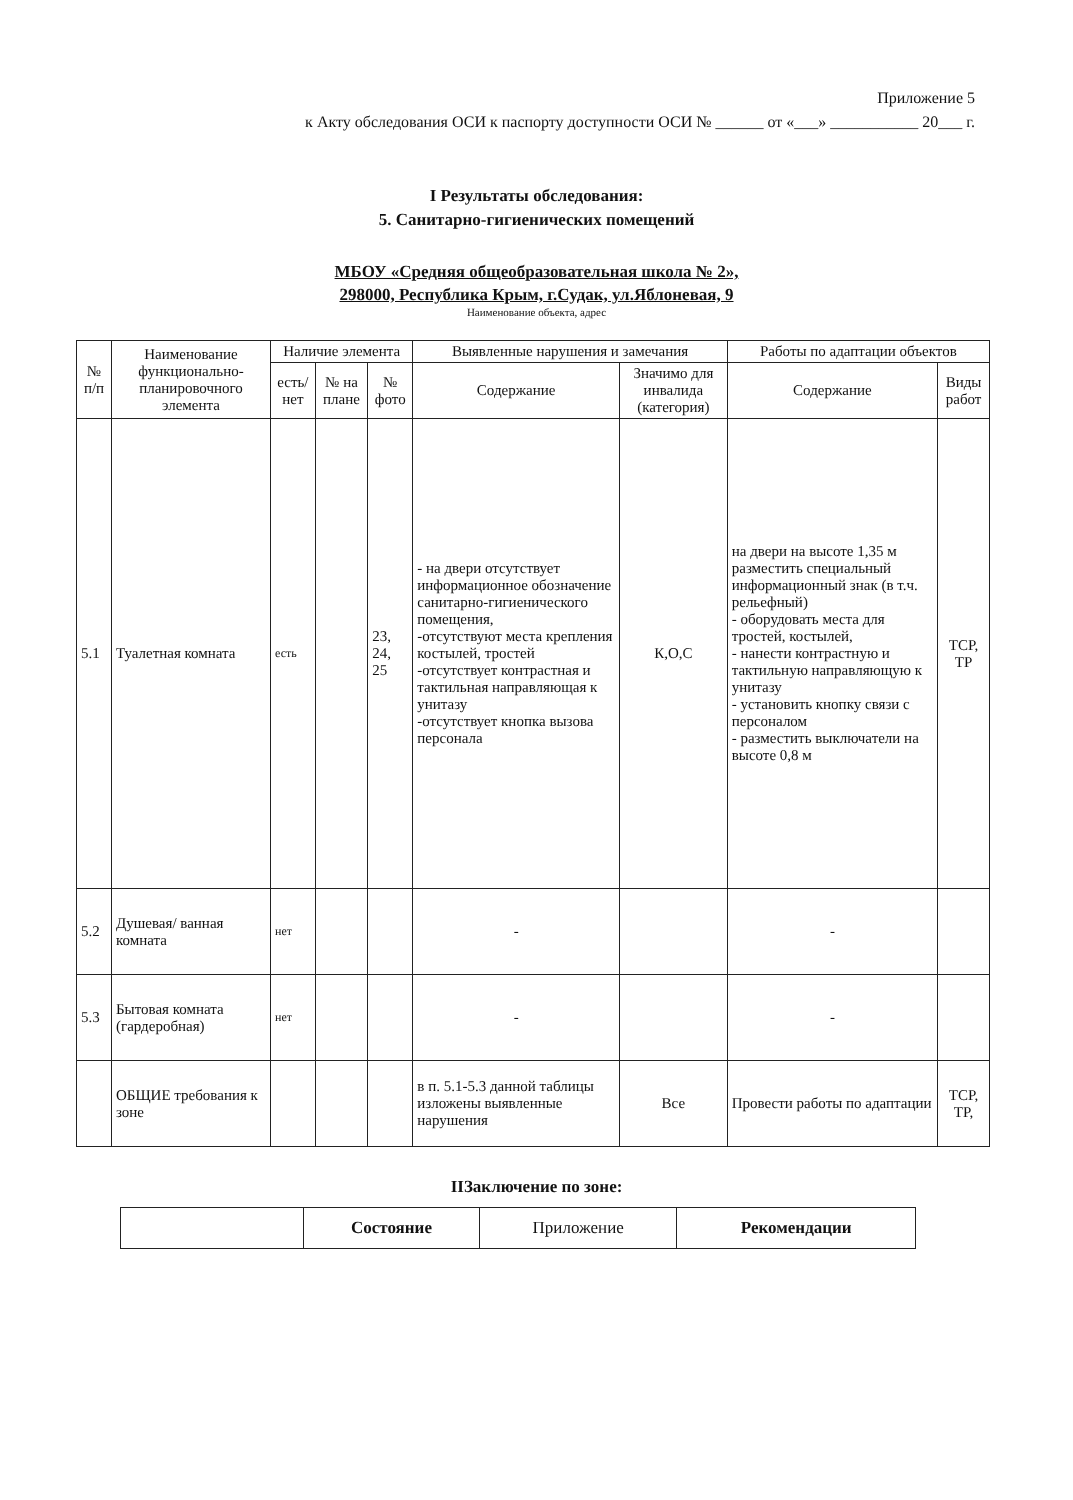Приложение 5
к Акту обследования ОСИ к паспорту доступности ОСИ № ______ от «___» ___________ 20___ г.
I Результаты обследования:
5. Санитарно-гигиенических помещений
МБОУ «Средняя общеобразовательная школа № 2»,
298000, Республика Крым, г.Судак, ул.Яблоневая, 9
Наименование объекта, адрес
| № п/п | Наименование функционально-планировочного элемента | Наличие элемента | | | Выявленные нарушения и замечания | | Работы по адаптации объектов | |
| --- | --- | --- | --- | --- | --- | --- | --- | --- |
| | | есть/ нет | № на плане | № фото | Содержание | Значимо для инвалида (категория) | Содержание | Виды работ |
| 5.1 | Туалетная комната | есть | | 23, 24, 25 | - на двери отсутствует информационное обозначение санитарно-гигиенического помещения, -отсутствуют места крепления костылей, тростей -отсутствует контрастная и тактильная направляющая к унитазу -отсутствует кнопка вызова персонала | К,О,С | на двери на высоте 1,35 м разместить специальный информационный знак (в т.ч. рельефный) - оборудовать места для тростей, костылей, - нанести контрастную и тактильную направляющую к унитазу - установить кнопку связи с персоналом - разместить выключатели на высоте 0,8 м | ТСР, ТР |
| 5.2 | Душевая/ ванная комната | нет | | | - | | - | |
| 5.3 | Бытовая комната (гардеробная) | нет | | | - | | - | |
| | ОБЩИЕ требования к зоне | | | | в п. 5.1-5.3 данной таблицы изложены выявленные нарушения | Все | Провести работы по адаптации | ТСР, ТР, |
IIЗаключение по зоне:
| | Состояние | Приложение | Рекомендации |